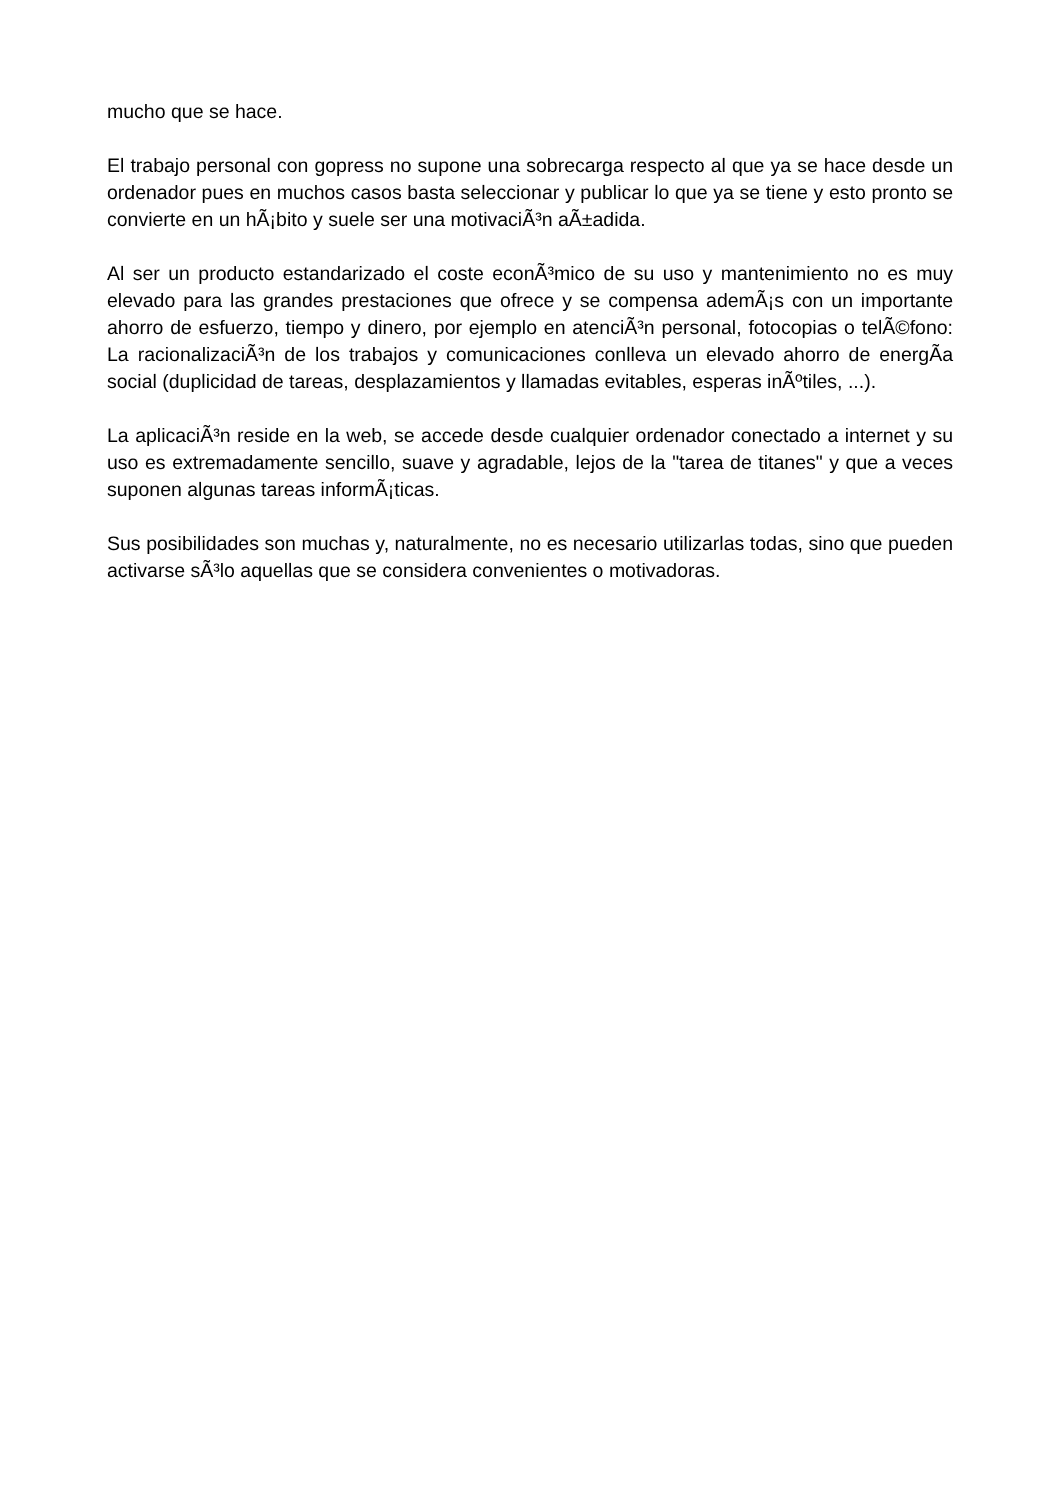mucho que se hace.
El trabajo personal con gopress no supone una sobrecarga respecto al que ya se hace desde un ordenador pues en muchos casos basta seleccionar y publicar lo que ya se tiene y esto pronto se convierte en un hÃ¡bito y suele ser una motivaciÃ³n aÃ±adida.
Al ser un producto estandarizado el coste econÃ³mico de su uso y mantenimiento no es muy elevado para las grandes prestaciones que ofrece y se compensa ademÃ¡s con un importante ahorro de esfuerzo, tiempo y dinero, por ejemplo en atenciÃ³n personal, fotocopias o telÃ©fono: La racionalizaciÃ³n de los trabajos y comunicaciones conlleva un elevado ahorro de energÃ­a social (duplicidad de tareas, desplazamientos y llamadas evitables, esperas inÃºtiles, ...).
La aplicaciÃ³n reside en la web, se accede desde cualquier ordenador conectado a internet y su uso es extremadamente sencillo, suave y agradable, lejos de la "tarea de titanes" y que a veces suponen algunas tareas informÃ¡ticas.
Sus posibilidades son muchas y, naturalmente, no es necesario utilizarlas todas, sino que pueden activarse sÃ³lo aquellas que se considera convenientes o motivadoras.